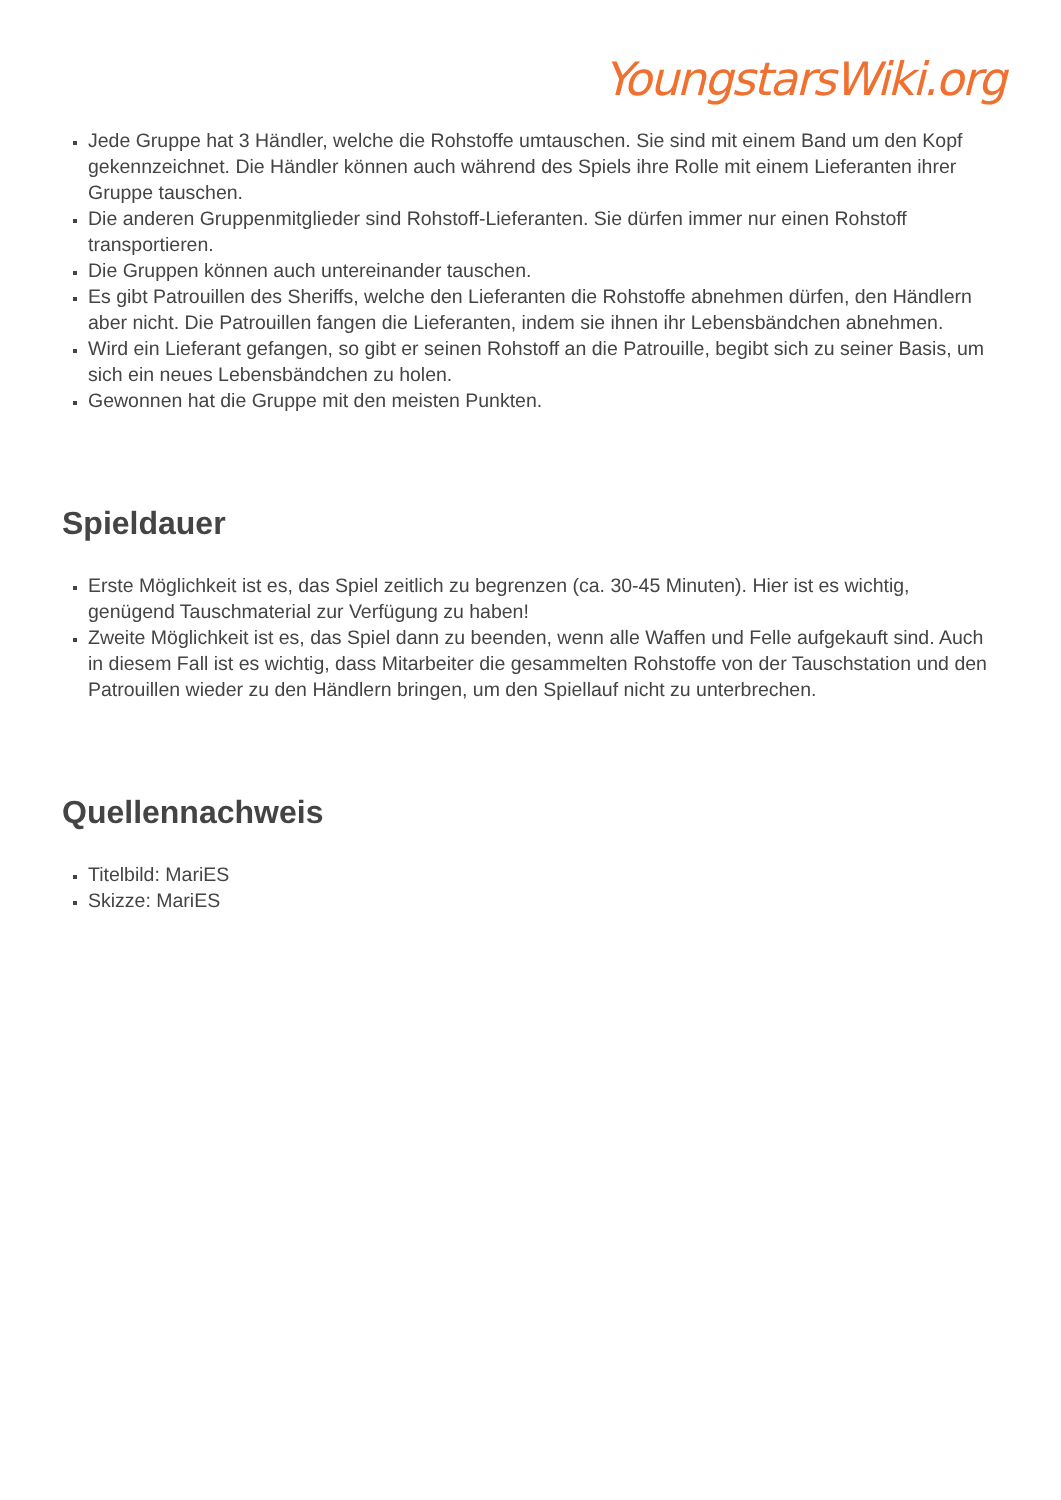YoungstarsWiki.org
Jede Gruppe hat 3 Händler, welche die Rohstoffe umtauschen. Sie sind mit einem Band um den Kopf gekennzeichnet. Die Händler können auch während des Spiels ihre Rolle mit einem Lieferanten ihrer Gruppe tauschen.
Die anderen Gruppenmitglieder sind Rohstoff-Lieferanten. Sie dürfen immer nur einen Rohstoff transportieren.
Die Gruppen können auch untereinander tauschen.
Es gibt Patrouillen des Sheriffs, welche den Lieferanten die Rohstoffe abnehmen dürfen, den Händlern aber nicht. Die Patrouillen fangen die Lieferanten, indem sie ihnen ihr Lebensbändchen abnehmen.
Wird ein Lieferant gefangen, so gibt er seinen Rohstoff an die Patrouille, begibt sich zu seiner Basis, um sich ein neues Lebensbändchen zu holen.
Gewonnen hat die Gruppe mit den meisten Punkten.
Spieldauer
Erste Möglichkeit ist es, das Spiel zeitlich zu begrenzen (ca. 30-45 Minuten). Hier ist es wichtig, genügend Tauschmaterial zur Verfügung zu haben!
Zweite Möglichkeit ist es, das Spiel dann zu beenden, wenn alle Waffen und Felle aufgekauft sind. Auch in diesem Fall ist es wichtig, dass Mitarbeiter die gesammelten Rohstoffe von der Tauschstation und den Patrouillen wieder zu den Händlern bringen, um den Spiellauf nicht zu unterbrechen.
Quellennachweis
Titelbild: MariES
Skizze: MariES